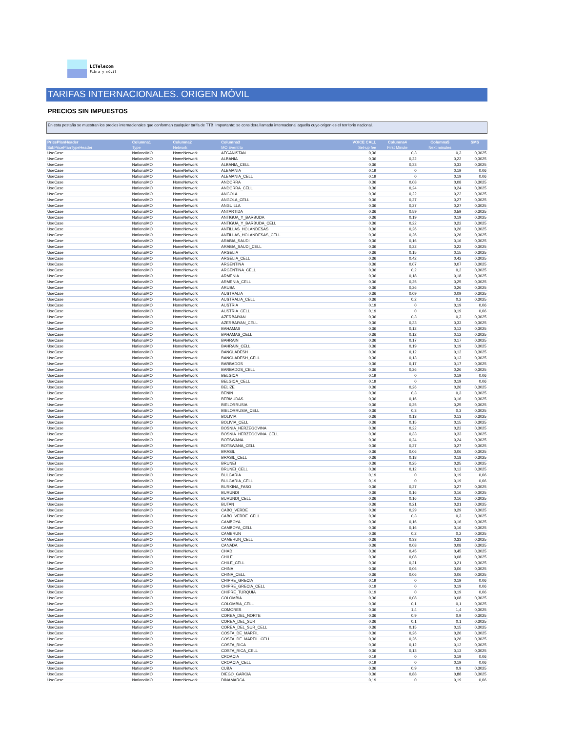LCTelecom
Fibra y móvil
TARIFAS INTERNACIONALES. ORIGEN MÓVIL
PRECIOS SIN IMPUESTOS
En esta pestaña se muestran los precios internacionales que conforman cualquier tarifa de TTB. Importante: se considera llamada internacional aquella cuyo origen es el territorio nacional.
| PricePlanHeader | Columna1 | Columna2 | Columna3 | VOICE CALL | Columna4 | Columna5 | SMS |
| --- | --- | --- | --- | --- | --- | --- | --- |
| SubPricePlanTypeHeader | Type | Network | MO Event to | Set-up fee | First Minute | Next minutes | |
| UseCase | NationalMO | HomeNetwork | AFGANISTAN | 0,36 | 0,3 | 0,3 | 0,3025 |
| UseCase | NationalMO | HomeNetwork | ALBANIA | 0,36 | 0,22 | 0,22 | 0,3025 |
| UseCase | NationalMO | HomeNetwork | ALBANIA_CELL | 0,36 | 0,33 | 0,33 | 0,3025 |
| UseCase | NationalMO | HomeNetwork | ALEMANIA | 0,19 | 0 | 0,19 | 0,06 |
| UseCase | NationalMO | HomeNetwork | ALEMANIA_CELL | 0,19 | 0 | 0,19 | 0,06 |
| UseCase | NationalMO | HomeNetwork | ANDORRA | 0,36 | 0,08 | 0,08 | 0,3025 |
| UseCase | NationalMO | HomeNetwork | ANDORRA_CELL | 0,36 | 0,24 | 0,24 | 0,3025 |
| UseCase | NationalMO | HomeNetwork | ANGOLA | 0,36 | 0,22 | 0,22 | 0,3025 |
| UseCase | NationalMO | HomeNetwork | ANGOLA_CELL | 0,36 | 0,27 | 0,27 | 0,3025 |
| UseCase | NationalMO | HomeNetwork | ANGUILLA | 0,36 | 0,27 | 0,27 | 0,3025 |
| UseCase | NationalMO | HomeNetwork | ANTARTIDA | 0,36 | 0,59 | 0,59 | 0,3025 |
| UseCase | NationalMO | HomeNetwork | ANTIGUA_Y_BARBUDA | 0,36 | 0,19 | 0,19 | 0,3025 |
| UseCase | NationalMO | HomeNetwork | ANTIGUA_Y_BARBUDA_CELL | 0,36 | 0,22 | 0,22 | 0,3025 |
| UseCase | NationalMO | HomeNetwork | ANTILLAS_HOLANDESAS | 0,36 | 0,26 | 0,26 | 0,3025 |
| UseCase | NationalMO | HomeNetwork | ANTILLAS_HOLANDESAS_CELL | 0,36 | 0,26 | 0,26 | 0,3025 |
| UseCase | NationalMO | HomeNetwork | ARABIA_SAUDI | 0,36 | 0,16 | 0,16 | 0,3025 |
| UseCase | NationalMO | HomeNetwork | ARABIA_SAUDI_CELL | 0,36 | 0,22 | 0,22 | 0,3025 |
| UseCase | NationalMO | HomeNetwork | ARGELIA | 0,36 | 0,15 | 0,15 | 0,3025 |
| UseCase | NationalMO | HomeNetwork | ARGELIA_CELL | 0,36 | 0,42 | 0,42 | 0,3025 |
| UseCase | NationalMO | HomeNetwork | ARGENTINA | 0,36 | 0,07 | 0,07 | 0,3025 |
| UseCase | NationalMO | HomeNetwork | ARGENTINA_CELL | 0,36 | 0,2 | 0,2 | 0,3025 |
| UseCase | NationalMO | HomeNetwork | ARMENIA | 0,36 | 0,18 | 0,18 | 0,3025 |
| UseCase | NationalMO | HomeNetwork | ARMENIA_CELL | 0,36 | 0,25 | 0,25 | 0,3025 |
| UseCase | NationalMO | HomeNetwork | ARUBA | 0,36 | 0,26 | 0,26 | 0,3025 |
| UseCase | NationalMO | HomeNetwork | AUSTRALIA | 0,36 | 0,09 | 0,09 | 0,3025 |
| UseCase | NationalMO | HomeNetwork | AUSTRALIA_CELL | 0,36 | 0,2 | 0,2 | 0,3025 |
| UseCase | NationalMO | HomeNetwork | AUSTRIA | 0,19 | 0 | 0,19 | 0,06 |
| UseCase | NationalMO | HomeNetwork | AUSTRIA_CELL | 0,19 | 0 | 0,19 | 0,06 |
| UseCase | NationalMO | HomeNetwork | AZERBAIYAN | 0,36 | 0,3 | 0,3 | 0,3025 |
| UseCase | NationalMO | HomeNetwork | AZERBAIYAN_CELL | 0,36 | 0,33 | 0,33 | 0,3025 |
| UseCase | NationalMO | HomeNetwork | BAHAMAS | 0,36 | 0,12 | 0,12 | 0,3025 |
| UseCase | NationalMO | HomeNetwork | BAHAMAS_CELL | 0,36 | 0,12 | 0,12 | 0,3025 |
| UseCase | NationalMO | HomeNetwork | BAHRAIN | 0,36 | 0,17 | 0,17 | 0,3025 |
| UseCase | NationalMO | HomeNetwork | BAHRAIN_CELL | 0,36 | 0,19 | 0,19 | 0,3025 |
| UseCase | NationalMO | HomeNetwork | BANGLADESH | 0,36 | 0,12 | 0,12 | 0,3025 |
| UseCase | NationalMO | HomeNetwork | BANGLADESH_CELL | 0,36 | 0,13 | 0,13 | 0,3025 |
| UseCase | NationalMO | HomeNetwork | BARBADOS | 0,36 | 0,17 | 0,17 | 0,3025 |
| UseCase | NationalMO | HomeNetwork | BARBADOS_CELL | 0,36 | 0,26 | 0,26 | 0,3025 |
| UseCase | NationalMO | HomeNetwork | BELGICA | 0,19 | 0 | 0,19 | 0,06 |
| UseCase | NationalMO | HomeNetwork | BELGICA_CELL | 0,19 | 0 | 0,19 | 0,06 |
| UseCase | NationalMO | HomeNetwork | BELIZE | 0,36 | 0,26 | 0,26 | 0,3025 |
| UseCase | NationalMO | HomeNetwork | BENIN | 0,36 | 0,3 | 0,3 | 0,3025 |
| UseCase | NationalMO | HomeNetwork | BERMUDAS | 0,36 | 0,16 | 0,16 | 0,3025 |
| UseCase | NationalMO | HomeNetwork | BIELORRUSIA | 0,36 | 0,25 | 0,25 | 0,3025 |
| UseCase | NationalMO | HomeNetwork | BIELORRUSIA_CELL | 0,36 | 0,3 | 0,3 | 0,3025 |
| UseCase | NationalMO | HomeNetwork | BOLIVIA | 0,36 | 0,13 | 0,13 | 0,3025 |
| UseCase | NationalMO | HomeNetwork | BOLIVIA_CELL | 0,36 | 0,15 | 0,15 | 0,3025 |
| UseCase | NationalMO | HomeNetwork | BOSNIA_HERZEGOVINA | 0,36 | 0,22 | 0,22 | 0,3025 |
| UseCase | NationalMO | HomeNetwork | BOSNIA_HERZEGOVINA_CELL | 0,36 | 0,33 | 0,33 | 0,3025 |
| UseCase | NationalMO | HomeNetwork | BOTSWANA | 0,36 | 0,24 | 0,24 | 0,3025 |
| UseCase | NationalMO | HomeNetwork | BOTSWANA_CELL | 0,36 | 0,27 | 0,27 | 0,3025 |
| UseCase | NationalMO | HomeNetwork | BRASIL | 0,36 | 0,06 | 0,06 | 0,3025 |
| UseCase | NationalMO | HomeNetwork | BRASIL_CELL | 0,36 | 0,18 | 0,18 | 0,3025 |
| UseCase | NationalMO | HomeNetwork | BRUNEI | 0,36 | 0,25 | 0,25 | 0,3025 |
| UseCase | NationalMO | HomeNetwork | BRUNEI_CELL | 0,36 | 0,12 | 0,12 | 0,3025 |
| UseCase | NationalMO | HomeNetwork | BULGARIA | 0,19 | 0 | 0,19 | 0,06 |
| UseCase | NationalMO | HomeNetwork | BULGARIA_CELL | 0,19 | 0 | 0,19 | 0,06 |
| UseCase | NationalMO | HomeNetwork | BURKINA_FASO | 0,36 | 0,27 | 0,27 | 0,3025 |
| UseCase | NationalMO | HomeNetwork | BURUNDI | 0,36 | 0,16 | 0,16 | 0,3025 |
| UseCase | NationalMO | HomeNetwork | BURUNDI_CELL | 0,36 | 0,16 | 0,16 | 0,3025 |
| UseCase | NationalMO | HomeNetwork | BUTAN | 0,36 | 0,21 | 0,21 | 0,3025 |
| UseCase | NationalMO | HomeNetwork | CABO_VERDE | 0,36 | 0,29 | 0,29 | 0,3025 |
| UseCase | NationalMO | HomeNetwork | CABO_VERDE_CELL | 0,36 | 0,3 | 0,3 | 0,3025 |
| UseCase | NationalMO | HomeNetwork | CAMBOYA | 0,36 | 0,16 | 0,16 | 0,3025 |
| UseCase | NationalMO | HomeNetwork | CAMBOYA_CELL | 0,36 | 0,16 | 0,16 | 0,3025 |
| UseCase | NationalMO | HomeNetwork | CAMERUN | 0,36 | 0,2 | 0,2 | 0,3025 |
| UseCase | NationalMO | HomeNetwork | CAMERUN_CELL | 0,36 | 0,33 | 0,33 | 0,3025 |
| UseCase | NationalMO | HomeNetwork | CANADA | 0,36 | 0,08 | 0,08 | 0,3025 |
| UseCase | NationalMO | HomeNetwork | CHAD | 0,36 | 0,45 | 0,45 | 0,3025 |
| UseCase | NationalMO | HomeNetwork | CHILE | 0,36 | 0,08 | 0,08 | 0,3025 |
| UseCase | NationalMO | HomeNetwork | CHILE_CELL | 0,36 | 0,21 | 0,21 | 0,3025 |
| UseCase | NationalMO | HomeNetwork | CHINA | 0,36 | 0,06 | 0,06 | 0,3025 |
| UseCase | NationalMO | HomeNetwork | CHINA_CELL | 0,36 | 0,06 | 0,06 | 0,3025 |
| UseCase | NationalMO | HomeNetwork | CHIPRE_GRECIA | 0,19 | 0 | 0,19 | 0,06 |
| UseCase | NationalMO | HomeNetwork | CHIPRE_GRECIA_CELL | 0,19 | 0 | 0,19 | 0,06 |
| UseCase | NationalMO | HomeNetwork | CHIPRE_TURQUIA | 0,19 | 0 | 0,19 | 0,06 |
| UseCase | NationalMO | HomeNetwork | COLOMBIA | 0,36 | 0,08 | 0,08 | 0,3025 |
| UseCase | NationalMO | HomeNetwork | COLOMBIA_CELL | 0,36 | 0,1 | 0,1 | 0,3025 |
| UseCase | NationalMO | HomeNetwork | COMORES | 0,36 | 1,4 | 1,4 | 0,3025 |
| UseCase | NationalMO | HomeNetwork | COREA_DEL_NORTE | 0,36 | 0,9 | 0,9 | 0,3025 |
| UseCase | NationalMO | HomeNetwork | COREA_DEL_SUR | 0,36 | 0,1 | 0,1 | 0,3025 |
| UseCase | NationalMO | HomeNetwork | COREA_DEL_SUR_CELL | 0,36 | 0,15 | 0,15 | 0,3025 |
| UseCase | NationalMO | HomeNetwork | COSTA_DE_MARFIL | 0,36 | 0,26 | 0,26 | 0,3025 |
| UseCase | NationalMO | HomeNetwork | COSTA_DE_MARFIL_CELL | 0,36 | 0,26 | 0,26 | 0,3025 |
| UseCase | NationalMO | HomeNetwork | COSTA_RICA | 0,36 | 0,12 | 0,12 | 0,3025 |
| UseCase | NationalMO | HomeNetwork | COSTA_RICA_CELL | 0,36 | 0,13 | 0,13 | 0,3025 |
| UseCase | NationalMO | HomeNetwork | CROACIA | 0,19 | 0 | 0,19 | 0,06 |
| UseCase | NationalMO | HomeNetwork | CROACIA_CELL | 0,19 | 0 | 0,19 | 0,06 |
| UseCase | NationalMO | HomeNetwork | CUBA | 0,36 | 0,9 | 0,9 | 0,3025 |
| UseCase | NationalMO | HomeNetwork | DIEGO_GARCIA | 0,36 | 0,88 | 0,88 | 0,3025 |
| UseCase | NationalMO | HomeNetwork | DINAMARCA | 0,19 | 0 | 0,19 | 0,06 |